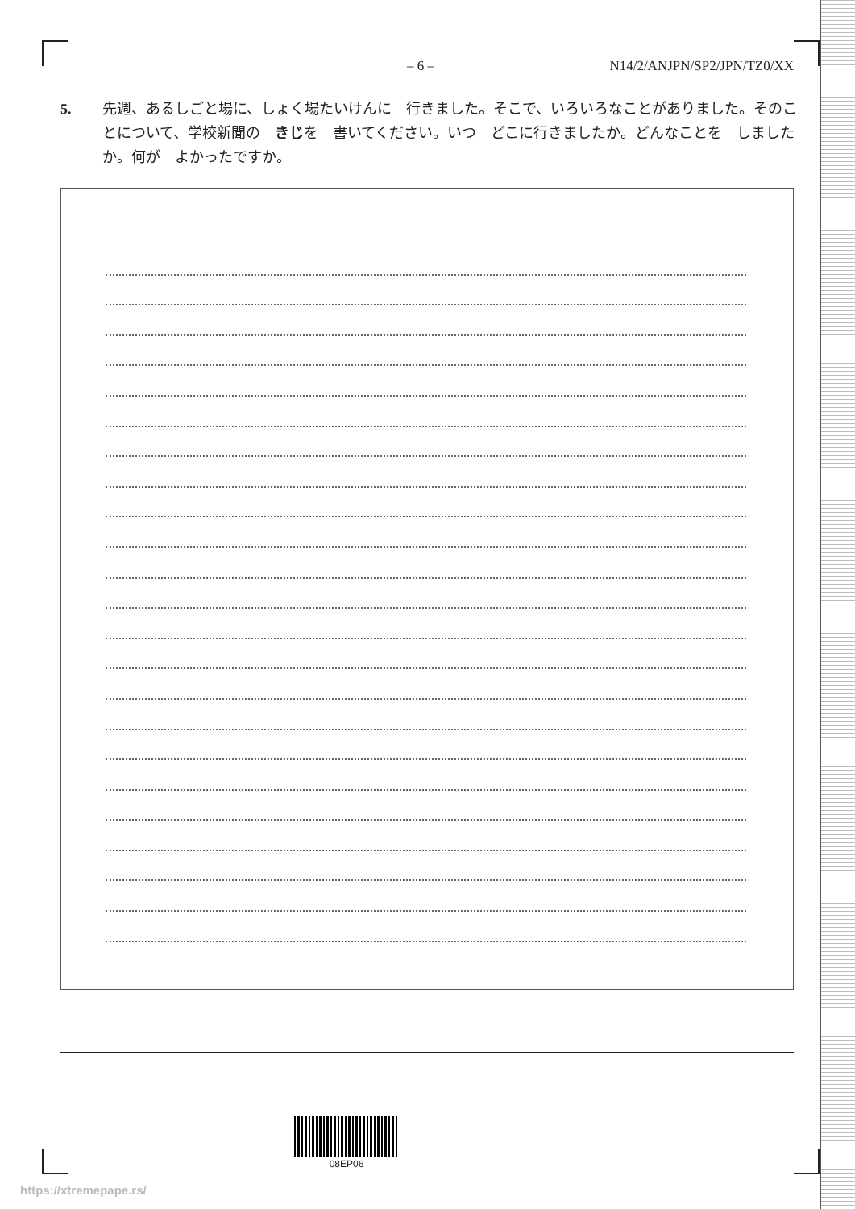– 6 – N14/2/ANJPN/SP2/JPN/TZ0/XX
5. 先週、あるしごと場に、しょく場たいけんに　行きました。そこで、いろいろなことがありました。そのことについて、学校新聞の　きじを　書いてください。いつ　どこに行きましたか。どんなことを　しましたか。何が　よかったですか。
08EP06
https://xtremepape.rs/